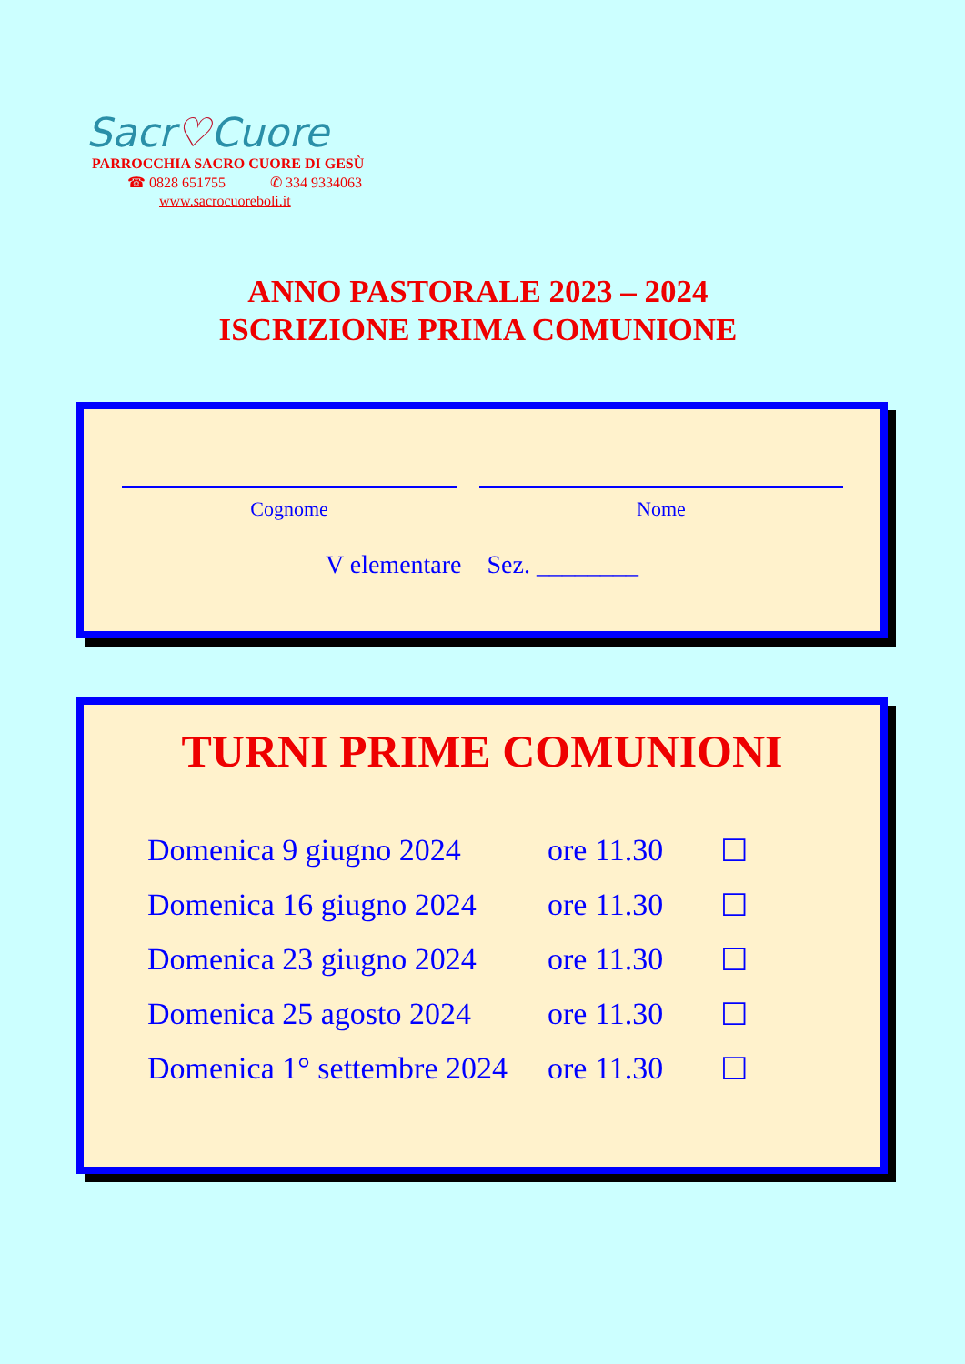Sacr♡Cuore
PARROCCHIA SACRO CUORE DI GESÙ
☎ 0828 651755 ✆ 334 9334063
www.sacrocuoreboli.it
ANNO PASTORALE 2023 – 2024
ISCRIZIONE PRIMA COMUNIONE
Cognome Nome
V elementare Sez. ________
TURNI PRIME COMUNIONI
| Domenica 9 giugno 2024 | ore 11.30 | ☐ |
| Domenica 16 giugno 2024 | ore 11.30 | ☐ |
| Domenica 23 giugno 2024 | ore 11.30 | ☐ |
| Domenica 25 agosto 2024 | ore 11.30 | ☐ |
| Domenica 1° settembre 2024 | ore 11.30 | ☐ |